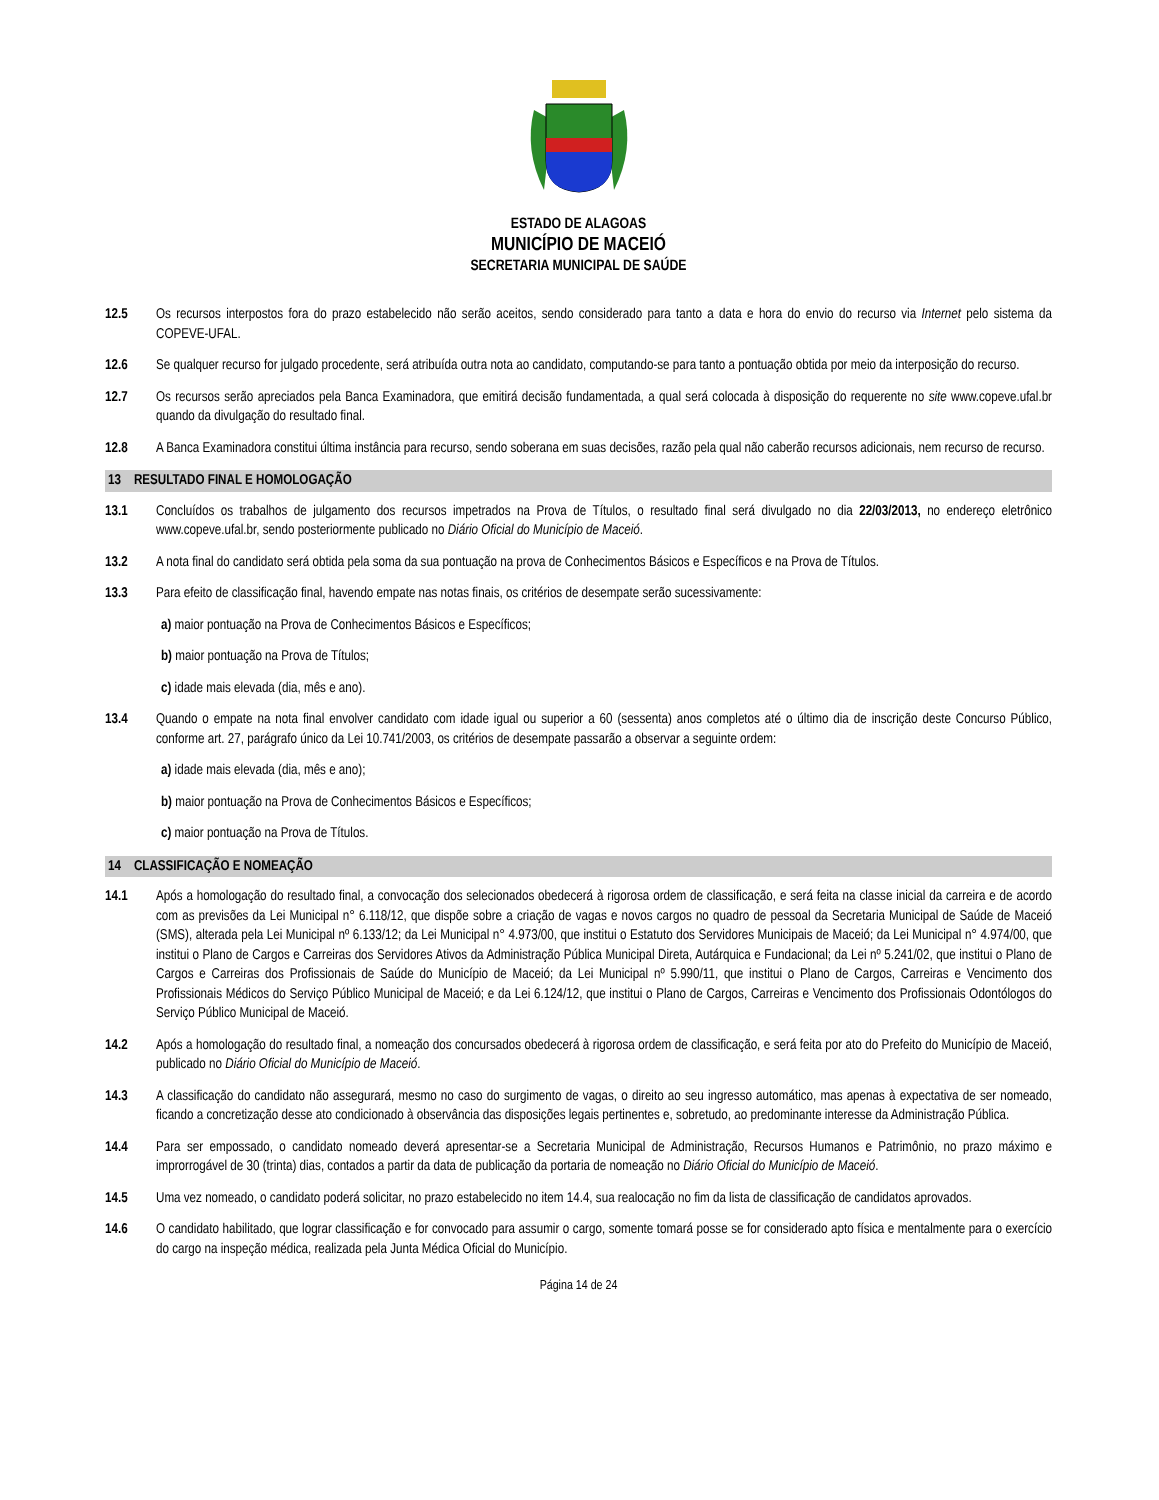ESTADO DE ALAGOAS
MUNICÍPIO DE MACEIÓ
SECRETARIA MUNICIPAL DE SAÚDE
12.5 Os recursos interpostos fora do prazo estabelecido não serão aceitos, sendo considerado para tanto a data e hora do envio do recurso via Internet pelo sistema da COPEVE-UFAL.
12.6 Se qualquer recurso for julgado procedente, será atribuída outra nota ao candidato, computando-se para tanto a pontuação obtida por meio da interposição do recurso.
12.7 Os recursos serão apreciados pela Banca Examinadora, que emitirá decisão fundamentada, a qual será colocada à disposição do requerente no site www.copeve.ufal.br quando da divulgação do resultado final.
12.8 A Banca Examinadora constitui última instância para recurso, sendo soberana em suas decisões, razão pela qual não caberão recursos adicionais, nem recurso de recurso.
13 RESULTADO FINAL E HOMOLOGAÇÃO
13.1 Concluídos os trabalhos de julgamento dos recursos impetrados na Prova de Títulos, o resultado final será divulgado no dia 22/03/2013, no endereço eletrônico www.copeve.ufal.br, sendo posteriormente publicado no Diário Oficial do Município de Maceió.
13.2 A nota final do candidato será obtida pela soma da sua pontuação na prova de Conhecimentos Básicos e Específicos e na Prova de Títulos.
13.3 Para efeito de classificação final, havendo empate nas notas finais, os critérios de desempate serão sucessivamente:
a) maior pontuação na Prova de Conhecimentos Básicos e Específicos;
b) maior pontuação na Prova de Títulos;
c) idade mais elevada (dia, mês e ano).
13.4 Quando o empate na nota final envolver candidato com idade igual ou superior a 60 (sessenta) anos completos até o último dia de inscrição deste Concurso Público, conforme art. 27, parágrafo único da Lei 10.741/2003, os critérios de desempate passarão a observar a seguinte ordem:
a) idade mais elevada (dia, mês e ano);
b) maior pontuação na Prova de Conhecimentos Básicos e Específicos;
c) maior pontuação na Prova de Títulos.
14 CLASSIFICAÇÃO E NOMEAÇÃO
14.1 Após a homologação do resultado final, a convocação dos selecionados obedecerá à rigorosa ordem de classificação, e será feita na classe inicial da carreira e de acordo com as previsões da Lei Municipal n° 6.118/12, que dispõe sobre a criação de vagas e novos cargos no quadro de pessoal da Secretaria Municipal de Saúde de Maceió (SMS), alterada pela Lei Municipal nº 6.133/12; da Lei Municipal n° 4.973/00, que institui o Estatuto dos Servidores Municipais de Maceió; da Lei Municipal n° 4.974/00, que institui o Plano de Cargos e Carreiras dos Servidores Ativos da Administração Pública Municipal Direta, Autárquica e Fundacional; da Lei nº 5.241/02, que institui o Plano de Cargos e Carreiras dos Profissionais de Saúde do Município de Maceió; da Lei Municipal nº 5.990/11, que institui o Plano de Cargos, Carreiras e Vencimento dos Profissionais Médicos do Serviço Público Municipal de Maceió; e da Lei 6.124/12, que institui o Plano de Cargos, Carreiras e Vencimento dos Profissionais Odontólogos do Serviço Público Municipal de Maceió.
14.2 Após a homologação do resultado final, a nomeação dos concursados obedecerá à rigorosa ordem de classificação, e será feita por ato do Prefeito do Município de Maceió, publicado no Diário Oficial do Município de Maceió.
14.3 A classificação do candidato não assegurará, mesmo no caso do surgimento de vagas, o direito ao seu ingresso automático, mas apenas à expectativa de ser nomeado, ficando a concretização desse ato condicionado à observância das disposições legais pertinentes e, sobretudo, ao predominante interesse da Administração Pública.
14.4 Para ser empossado, o candidato nomeado deverá apresentar-se a Secretaria Municipal de Administração, Recursos Humanos e Patrimônio, no prazo máximo e improrrogável de 30 (trinta) dias, contados a partir da data de publicação da portaria de nomeação no Diário Oficial do Município de Maceió.
14.5 Uma vez nomeado, o candidato poderá solicitar, no prazo estabelecido no item 14.4, sua realocação no fim da lista de classificação de candidatos aprovados.
14.6 O candidato habilitado, que lograr classificação e for convocado para assumir o cargo, somente tomará posse se for considerado apto física e mentalmente para o exercício do cargo na inspeção médica, realizada pela Junta Médica Oficial do Município.
Página 14 de 24